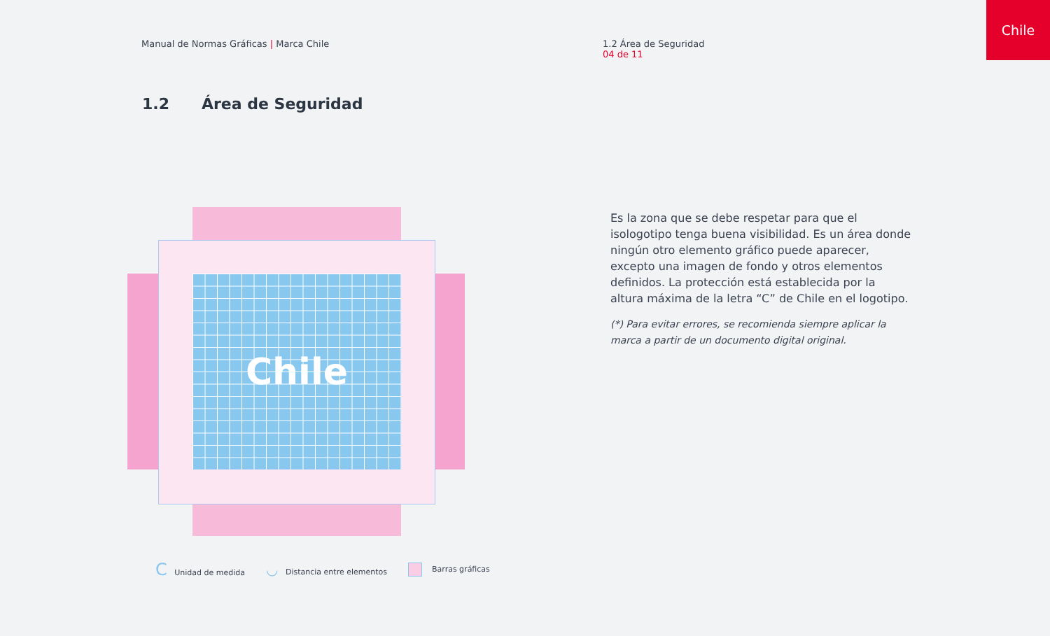Manual de Normas Gráficas | Marca Chile
1.2 Área de Seguridad
04 de 11
Chile
1.2 Área de Seguridad
Chile
Es la zona que se debe respetar para que el isologotipo tenga buena visibilidad. Es un área donde ningún otro elemento gráfico puede aparecer, excepto una imagen de fondo y otros elementos definidos. La protección está establecida por la altura máxima de la letra “C” de Chile en el logotipo.
(*) Para evitar errores, se recomienda siempre aplicar la marca a partir de un documento digital original.
C Unidad de medida ◡ Distancia entre elementos Barras gráficas